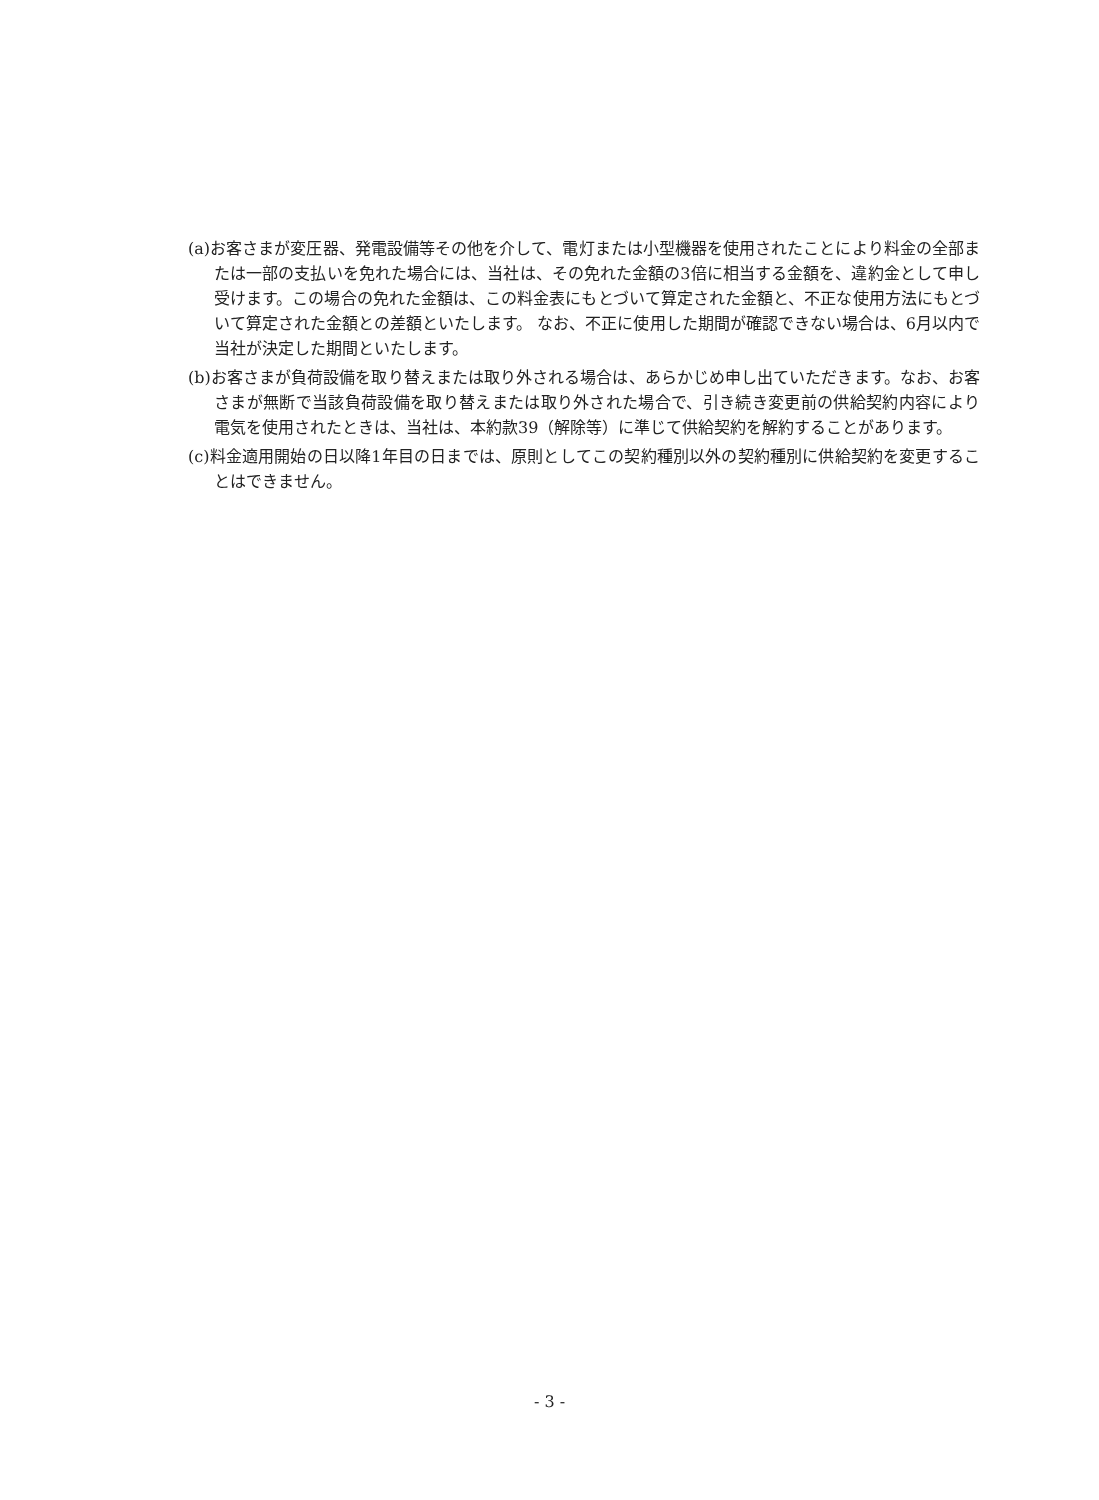(a)お客さまが変圧器、発電設備等その他を介して、電灯または小型機器を使用されたことにより料金の全部または一部の支払いを免れた場合には、当社は、その免れた金額の3倍に相当する金額を、違約金として申し受けます。この場合の免れた金額は、この料金表にもとづいて算定された金額と、不正な使用方法にもとづいて算定された金額との差額といたします。 なお、不正に使用した期間が確認できない場合は、6月以内で当社が決定した期間といたします。
(b)お客さまが負荷設備を取り替えまたは取り外される場合は、あらかじめ申し出ていただきます。なお、お客さまが無断で当該負荷設備を取り替えまたは取り外された場合で、引き続き変更前の供給契約内容により電気を使用されたときは、当社は、本約款39（解除等）に準じて供給契約を解約することがあります。
(c)料金適用開始の日以降1年目の日までは、原則としてこの契約種別以外の契約種別に供給契約を変更することはできません。
- 3 -